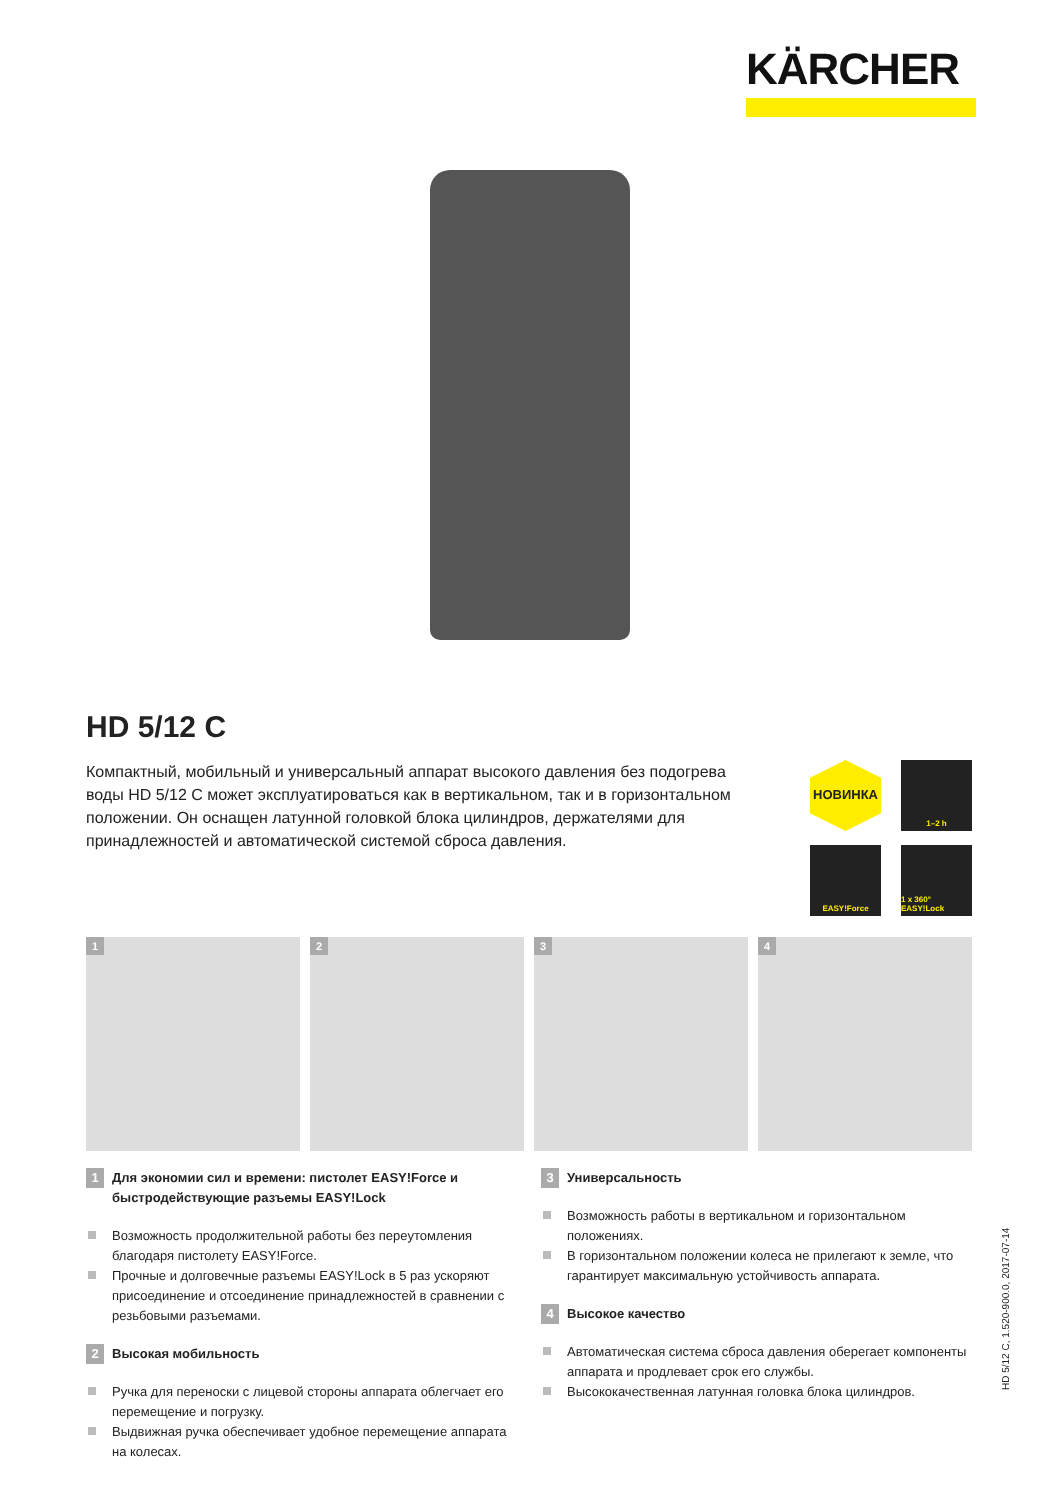KÄRCHER
HD 5/12 C
Компактный, мобильный и универсальный аппарат высокого давления без подогрева воды HD 5/12 C может эксплуатироваться как в вертикальном, так и в горизонталь­ном положении. Он оснащен латунной головкой блока цилиндров, держателями для принадлежностей и автоматической системой сброса давления.
НОВИНКА
1–2 h
EASY!Force
1 x 360° EASY!Lock
1
2
3
4
1
Для экономии сил и времени: пистолет EASY!Force и быстродействующие разъемы EASY!Lock
Возможность продолжительной работы без переутомления благодаря пистолету EASY!Force.
Прочные и долговечные разъемы EASY!Lock в 5 раз ускоряют присоединение и отсоединение принадлежностей в сравнении с резьбовыми разъемами.
2
Высокая мобильность
Ручка для переноски с лицевой стороны аппарата облегчает его перемещение и погрузку.
Выдвижная ручка обеспечивает удобное перемещение аппарата на колесах.
3
Универсальность
Возможность работы в вертикальном и горизонтальном положениях.
В горизонтальном положении колеса не прилегают к земле, что гарантирует максимальную устойчивость аппарата.
4
Высокое качество
Автоматическая система сброса давления оберегает компоненты аппарата и продлевает срок его службы.
Высококачественная латунная головка блока цилиндров.
HD 5/12 C, 1.520-900.0, 2017-07-14